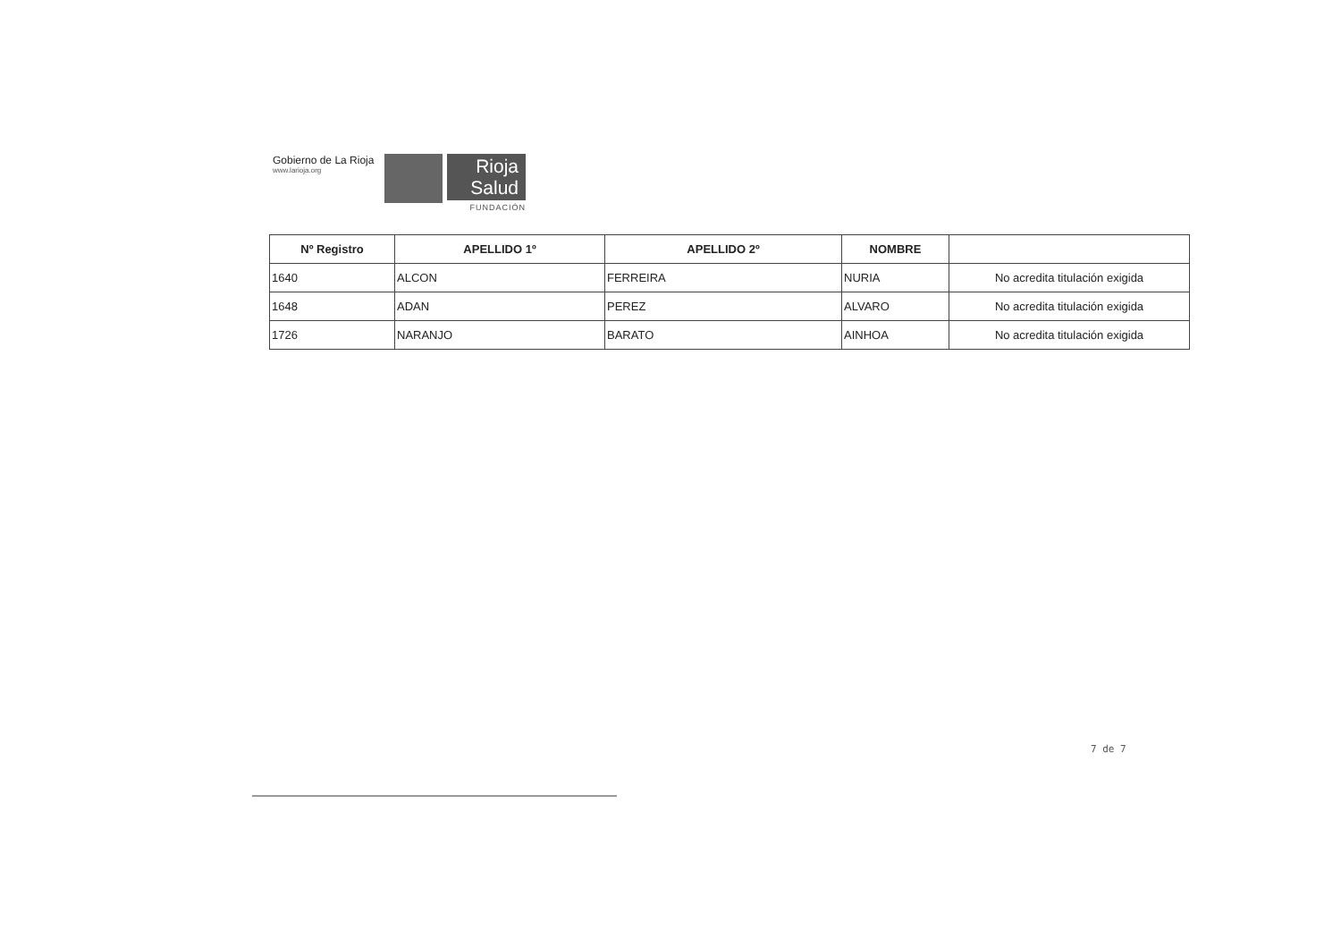Gobierno de La Rioja
www.larioja.org
Rioja
Salud
FUNDACIÓN
| Nº Registro | APELLIDO 1º | APELLIDO 2º | NOMBRE | |
| --- | --- | --- | --- | --- |
| 1640 | ALCON | FERREIRA | NURIA | No acredita titulación exigida |
| 1648 | ADAN | PEREZ | ALVARO | No acredita titulación exigida |
| 1726 | NARANJO | BARATO | AINHOA | No acredita titulación exigida |
7 de 7